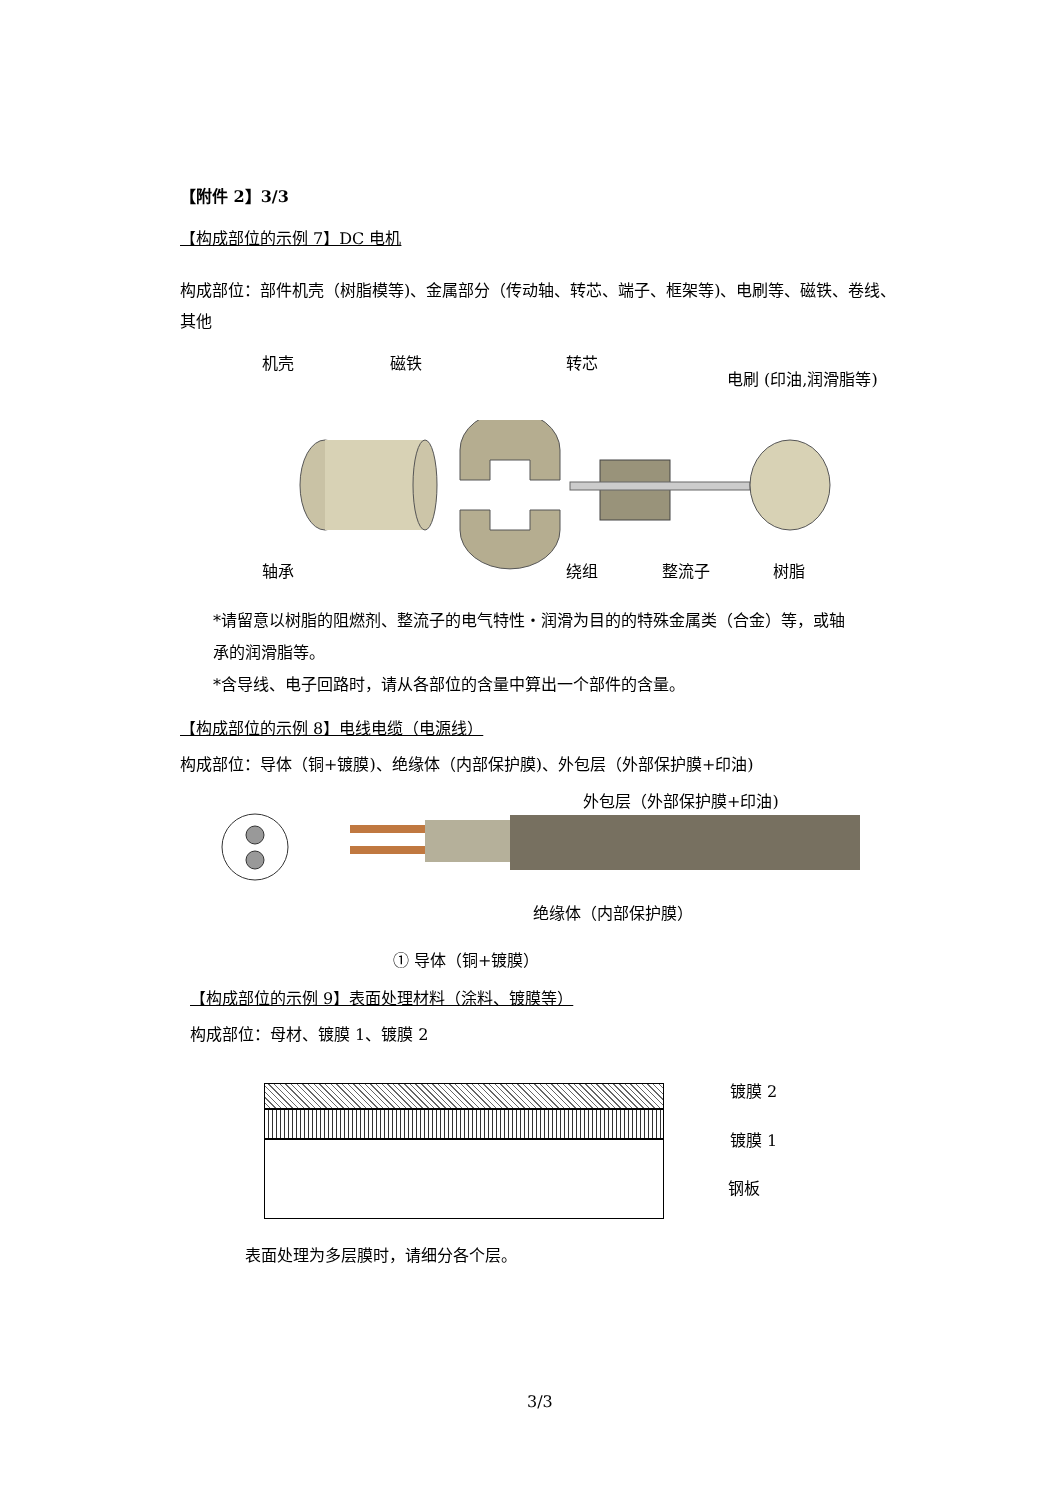【附件 2】3/3
【构成部位的示例 7】DC 电机
构成部位：部件机壳（树脂模等)、金属部分（传动轴、转芯、端子、框架等)、电刷等、磁铁、卷线、其他
机壳 磁铁 转芯
电刷 (印油,润滑脂等)
轴承 绕组 整流子 树脂
*请留意以树脂的阻燃剂、整流子的电气特性・润滑为目的的特殊金属类（合金）等，或轴承的润滑脂等。
*含导线、电子回路时，请从各部位的含量中算出一个部件的含量。
【构成部位的示例 8】电线电缆（电源线）
构成部位：导体（铜+镀膜)、绝缘体（内部保护膜)、外包层（外部保护膜+印油)
外包层（外部保护膜+印油)
绝缘体（内部保护膜）
① 导体（铜+镀膜）
【构成部位的示例 9】表面处理材料（涂料、镀膜等）
构成部位：母材、镀膜 1、镀膜 2
镀膜 2
镀膜 1
钢板
表面处理为多层膜时，请细分各个层。
3/3